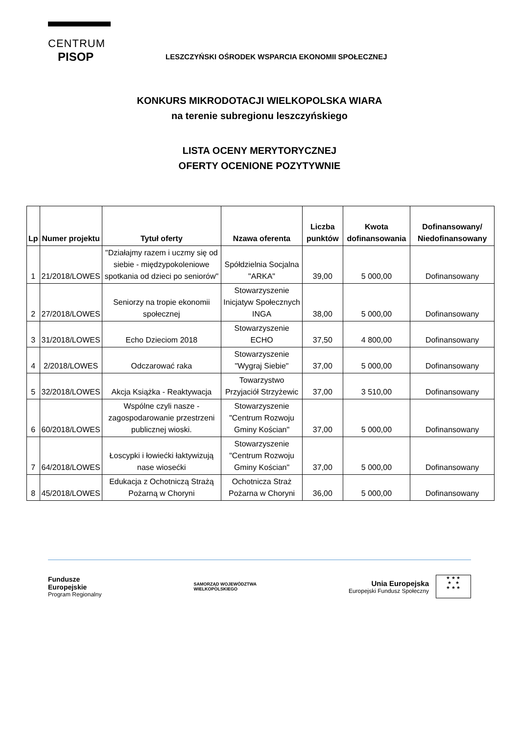CENTRUM
PISOP
LESZCZYŃSKI OŚRODEK WSPARCIA EKONOMII SPOŁECZNEJ
KONKURS MIKRODOTACJI WIELKOPOLSKA WIARA
na terenie subregionu leszczyńskiego
LISTA OCENY MERYTORYCZNEJ
OFERTY OCENIONE POZYTYWNIE
| Lp | Numer projektu | Tytuł oferty | Nzawa oferenta | Liczba punktów | Kwota dofinansowania | Dofinansowany/ Niedofinansowany |
| --- | --- | --- | --- | --- | --- | --- |
| 1 | 21/2018/LOWES | "Działajmy razem i uczmy się od siebie - międzypokoleniowe spotkania od dzieci po seniorów" | Spółdzielnia Socjalna "ARKA" | 39,00 | 5 000,00 | Dofinansowany |
| 2 | 27/2018/LOWES | Seniorzy na tropie ekonomii społecznej | Stowarzyszenie Inicjatyw Społecznych INGA | 38,00 | 5 000,00 | Dofinansowany |
| 3 | 31/2018/LOWES | Echo Dzieciom 2018 | Stowarzyszenie ECHO | 37,50 | 4 800,00 | Dofinansowany |
| 4 | 2/2018/LOWES | Odczarować raka | Stowarzyszenie "Wygraj Siebie" | 37,00 | 5 000,00 | Dofinansowany |
| 5 | 32/2018/LOWES | Akcja Książka - Reaktywacja | Towarzystwo Przyjaciół Strzyżewic | 37,00 | 3 510,00 | Dofinansowany |
| 6 | 60/2018/LOWES | Wspólne czyli nasze - zagospodarowanie przestrzeni publicznej wioski. | Stowarzyszenie "Centrum Rozwoju Gminy Kościan" | 37,00 | 5 000,00 | Dofinansowany |
| 7 | 64/2018/LOWES | Łoscypki i łowiećki łaktywizują nase wiosećki | Stowarzyszenie "Centrum Rozwoju Gminy Kościan" | 37,00 | 5 000,00 | Dofinansowany |
| 8 | 45/2018/LOWES | Edukacja z Ochotniczą Strażą Pożarną w Choryni | Ochotnicza Straż Pożarna w Choryni | 36,00 | 5 000,00 | Dofinansowany |
Fundusze
Europejskie
Program Regionalny
SAMORZĄD WOJEWÓDZTWA
WIELKOPOLSKIEGO
Unia Europejska
Europejski Fundusz Społeczny ★ ★ ★
★ ★
★ ★ ★